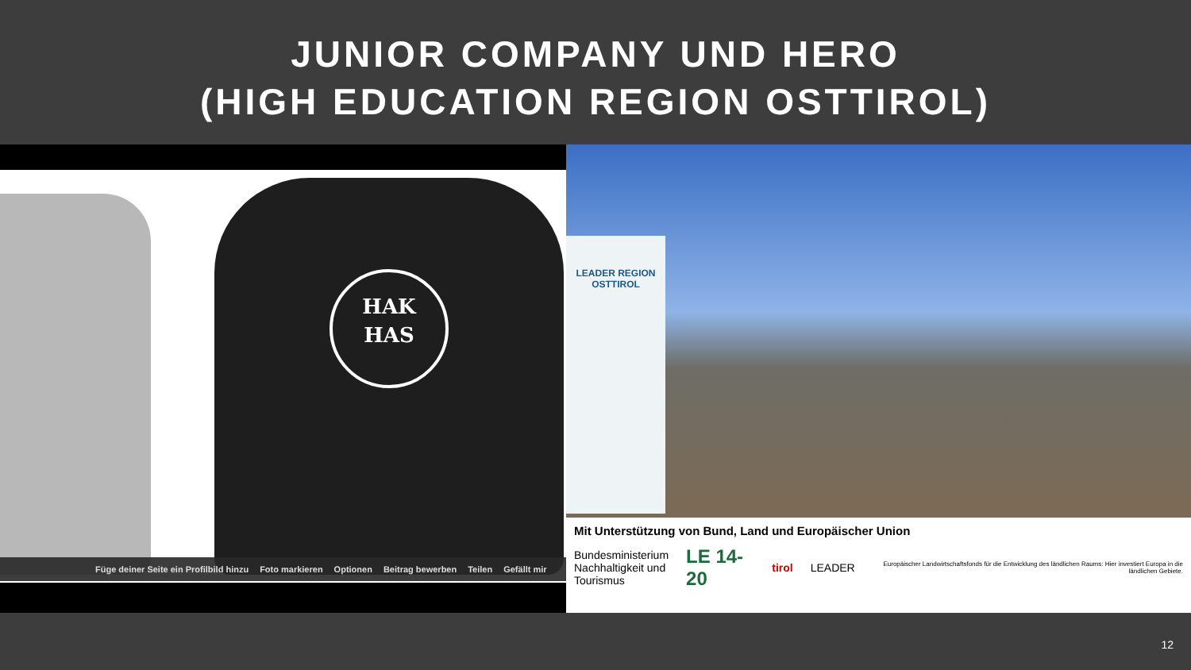JUNIOR COMPANY UND HERO
(HIGH EDUCATION REGION OSTTIROL)
HAK
HAS
Füge deiner Seite ein Profilbild hinzu Foto markieren Optionen Beitrag bewerben Teilen Gefällt mir
LEADER REGION
OSTTIROL
Mit Unterstützung von Bund, Land und Europäischer Union
Bundesministerium
Nachhaltigkeit und
Tourismus LE 14-20 tirol LEADER Europäischer Landwirtschaftsfonds für die Entwicklung des ländlichen Raums: Hier investiert Europa in die ländlichen Gebiete.
12